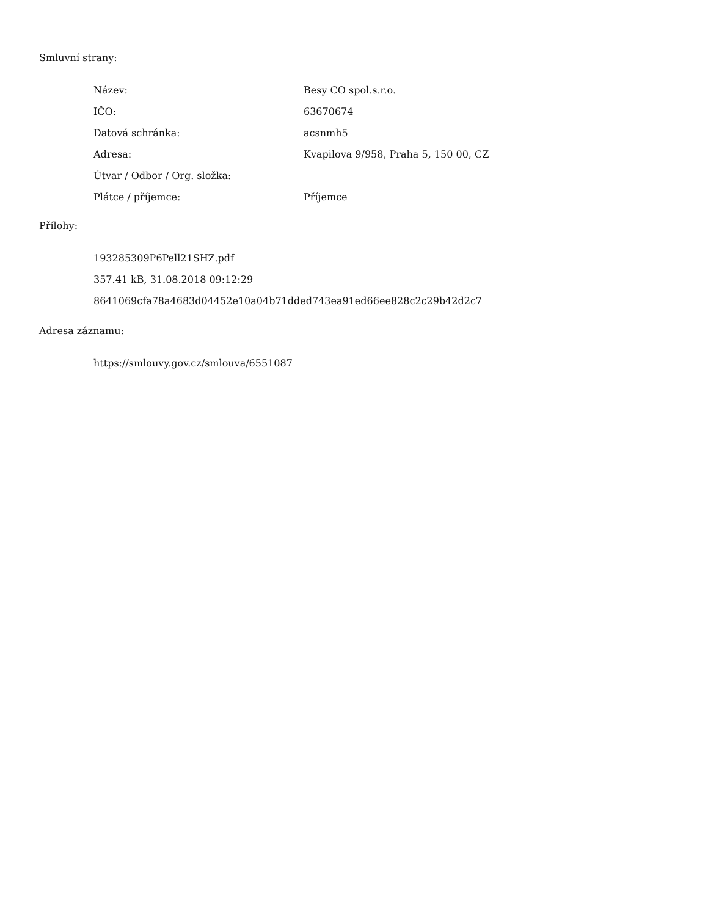Smluvní strany:
| Název: | Besy CO spol.s.r.o. |
| IČO: | 63670674 |
| Datová schránka: | acsnmh5 |
| Adresa: | Kvapilova 9/958, Praha 5, 150 00, CZ |
| Útvar / Odbor / Org. složka: | |
| Plátce / příjemce: | Příjemce |
Přílohy:
193285309P6Pell21SHZ.pdf
357.41 kB, 31.08.2018 09:12:29
8641069cfa78a4683d04452e10a04b71dded743ea91ed66ee828c2c29b42d2c7
Adresa záznamu:
https://smlouvy.gov.cz/smlouva/6551087